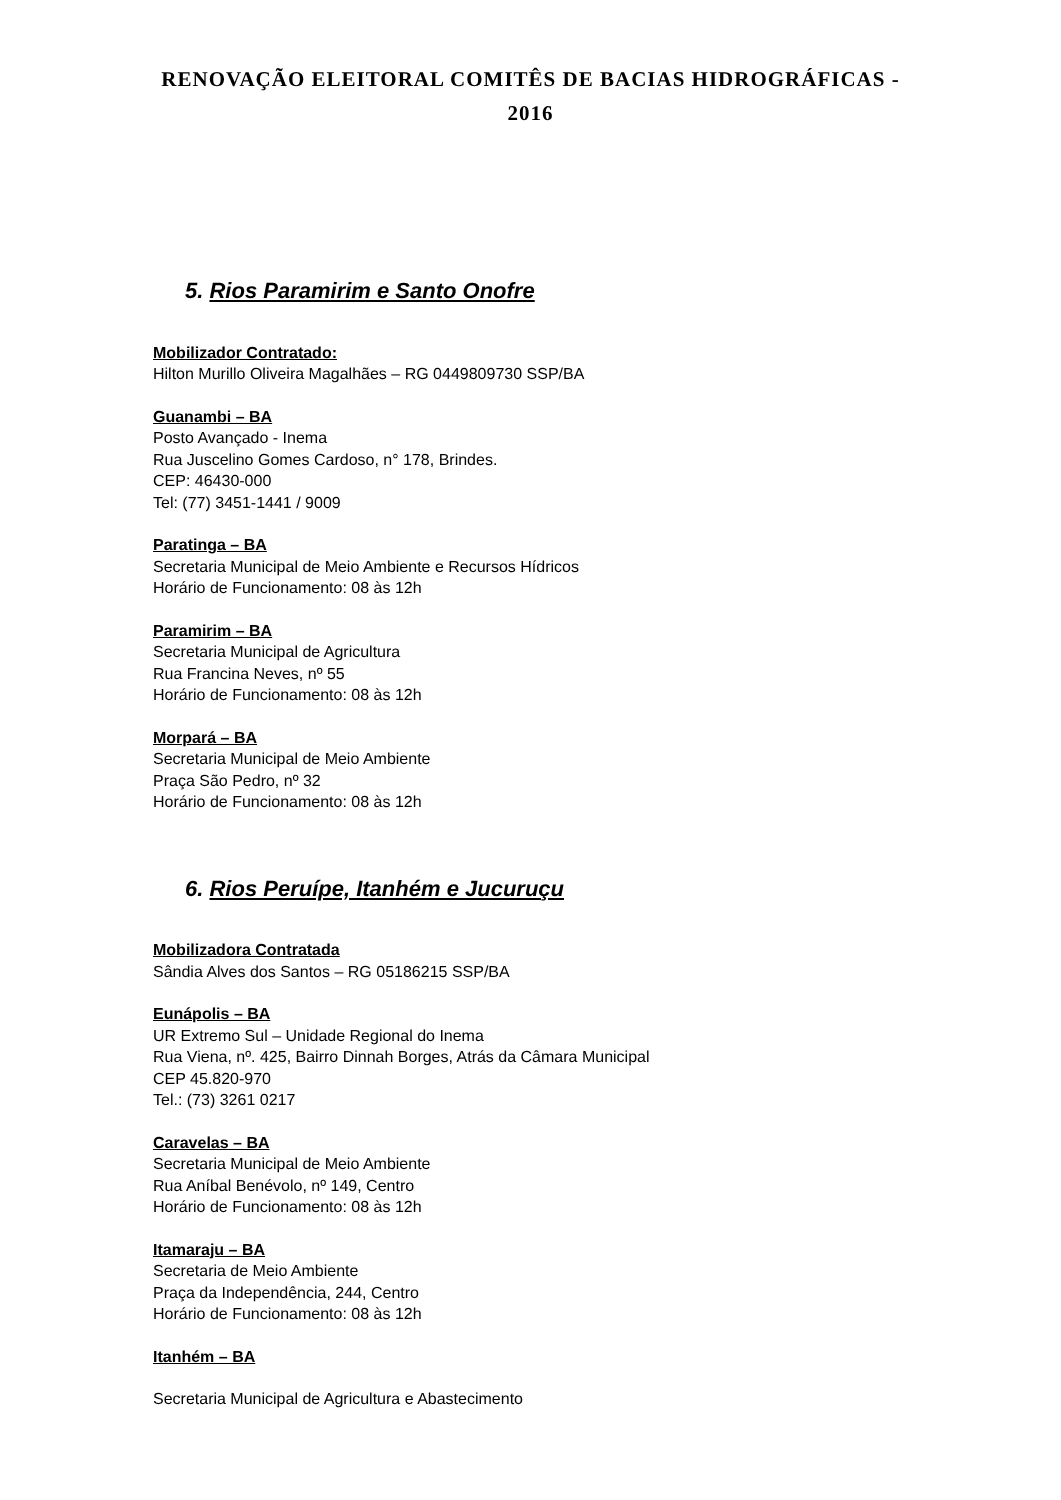RENOVAÇÃO ELEITORAL COMITÊS DE BACIAS HIDROGRÁFICAS - 2016
5. Rios Paramirim e Santo Onofre
Mobilizador Contratado:
Hilton Murillo Oliveira Magalhães – RG 0449809730 SSP/BA
Guanambi – BA
Posto Avançado - Inema
Rua Juscelino Gomes Cardoso, n° 178, Brindes.
CEP: 46430-000
Tel: (77) 3451-1441 / 9009
Paratinga – BA
Secretaria Municipal de Meio Ambiente e Recursos Hídricos
Horário de Funcionamento: 08 às 12h
Paramirim – BA
Secretaria Municipal de Agricultura
Rua Francina Neves, nº 55
Horário de Funcionamento: 08 às 12h
Morpará – BA
Secretaria Municipal de Meio Ambiente
Praça São Pedro, nº 32
Horário de Funcionamento: 08 às 12h
6. Rios Peruípe, Itanhém e Jucuruçu
Mobilizadora Contratada
Sândia Alves dos Santos – RG 05186215 SSP/BA
Eunápolis – BA
UR Extremo Sul – Unidade Regional do Inema
Rua Viena, nº. 425, Bairro Dinnah Borges, Atrás da Câmara Municipal
CEP 45.820-970
Tel.: (73) 3261 0217
Caravelas – BA
Secretaria Municipal de Meio Ambiente
Rua Aníbal Benévolo, nº 149, Centro
Horário de Funcionamento: 08 às 12h
Itamaraju – BA
Secretaria de Meio Ambiente
Praça da Independência, 244, Centro
Horário de Funcionamento: 08 às 12h
Itanhém – BA
Secretaria Municipal de Agricultura e Abastecimento